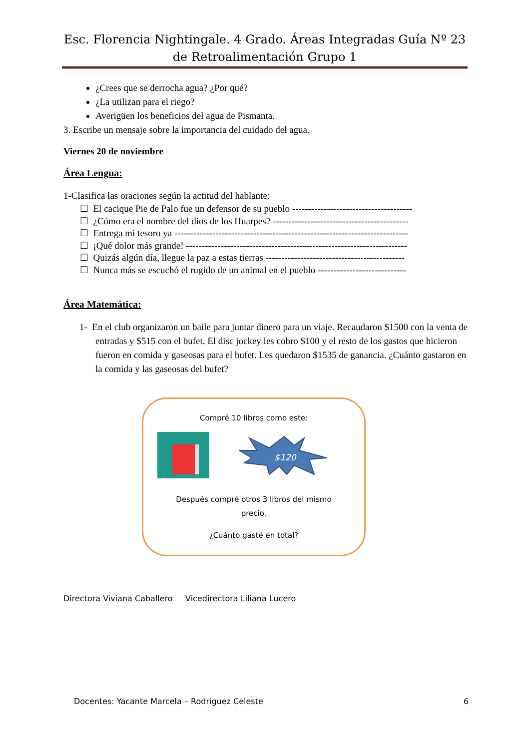Esc. Florencia Nightingale. 4 Grado. Áreas Integradas Guía Nº 23 de Retroalimentación Grupo 1
¿Crees que se derrocha agua? ¿Por qué?
¿La utilizan para el riego?
Averigüen los beneficios del agua de Pismanta.
3. Escribe un mensaje sobre la importancia del cuidado del agua.
Viernes 20 de noviembre
Área Lengua:
1-Clasifica las oraciones según la actitud del hablante:
☐ El cacique Pie de Palo fue un defensor de su pueblo --------------------------------------
☐ ¿Cómo era el nombre del dios de los Huarpes? -------------------------------------------
☐ Entrega mi tesoro ya --------------------------------------------------------------------------
☐ ¡Qué dolor más grande! ----------------------------------------------------------------------
☐ Quizás algún día, llegue la paz a estas tierras --------------------------------------------
☐ Nunca más se escuchó el rugido de un animal en el pueblo ----------------------------
Área Matemática:
1- En el club organizaron un baile para juntar dinero para un viaje. Recaudaron $1500 con la venta de entradas y $515 con el bufet. El disc jockey les cobro $100 y el resto de los gastos que hicieron fueron en comida y gaseosas para el bufet. Les quedaron $1535 de ganancia. ¿Cuánto gastaron en la comida y las gaseosas del bufet?
Compré 10 libros como este:
$120
Después compré otros 3 libros del mismo precio.
¿Cuánto gasté en total?
Directora Viviana Caballero Vicedirectora Liliana Lucero
Docentes: Yacante Marcela – Rodríguez Celeste
6